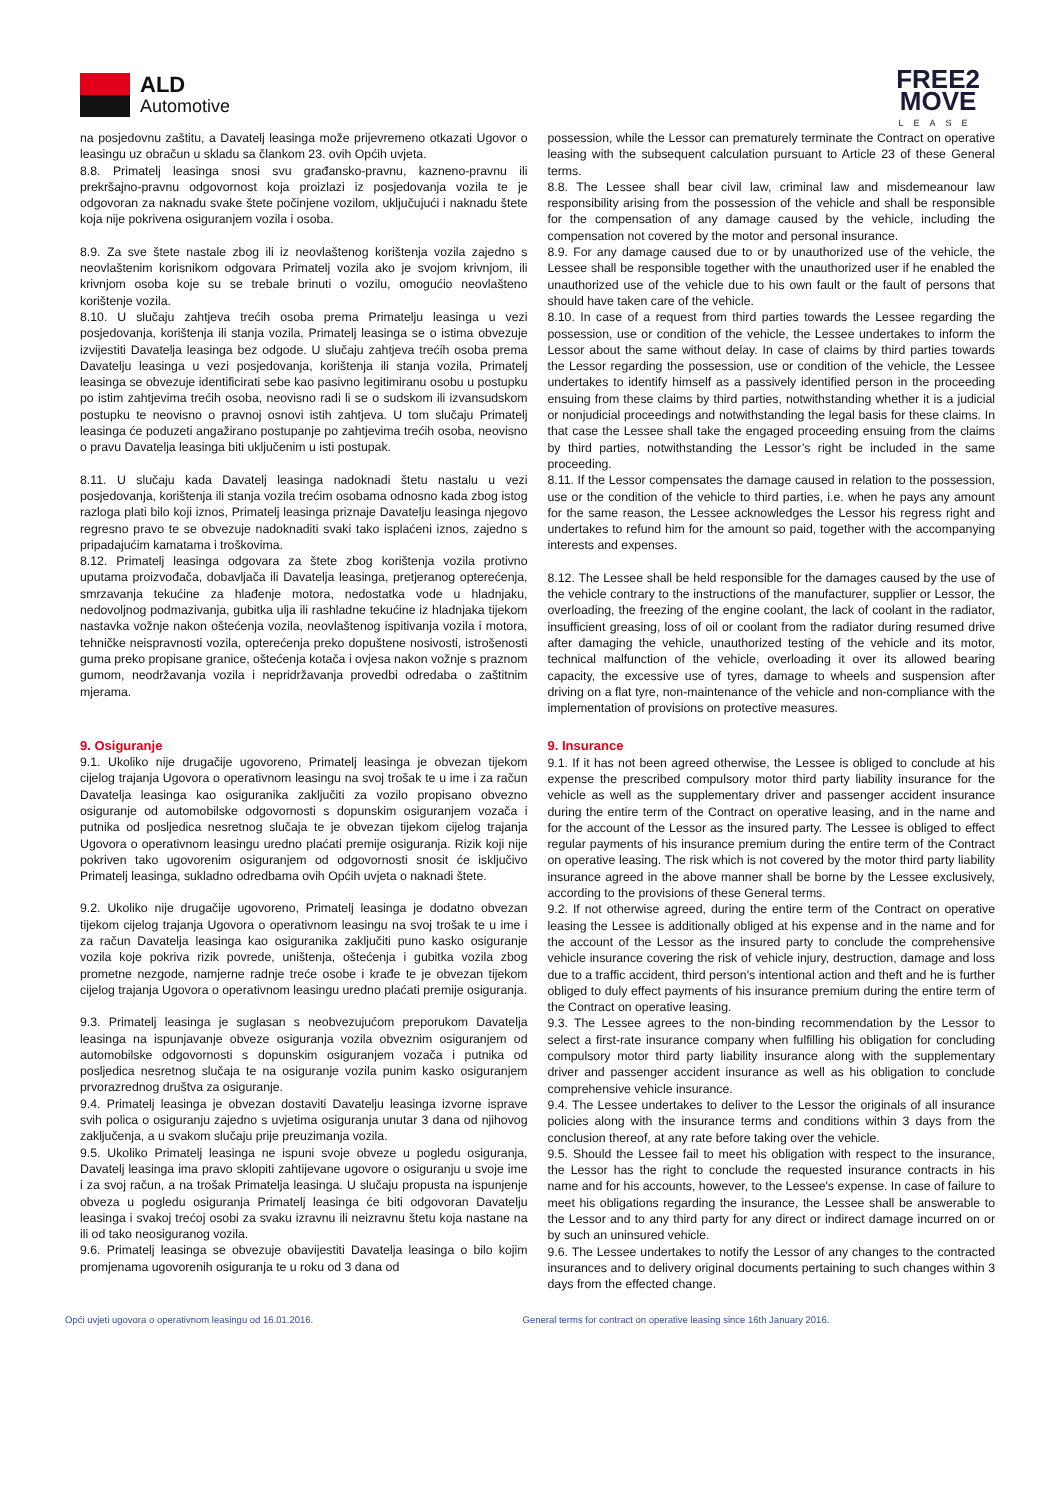ALD
Automotive
FREE2
MOVE
LEASE
na posjedovnu zaštitu, a Davatelj leasinga može prijevremeno otkazati Ugovor o leasingu uz obračun u skladu sa člankom 23. ovih Općih uvjeta.
8.8. Primatelj leasinga snosi svu građansko-pravnu, kazneno-pravnu ili prekršajno-pravnu odgovornost koja proizlazi iz posjedovanja vozila te je odgovoran za naknadu svake štete počinjene vozilom, uključujući i naknadu štete koja nije pokrivena osiguranjem vozila i osoba.
8.9. Za sve štete nastale zbog ili iz neovlaštenog korištenja vozila zajedno s neovlaštenim korisnikom odgovara Primatelj vozila ako je svojom krivnjom, ili krivnjom osoba koje su se trebale brinuti o vozilu, omogućio neovlašteno korištenje vozila.
8.10. U slučaju zahtjeva trećih osoba prema Primatelju leasinga u vezi posjedovanja, korištenja ili stanja vozila, Primatelj leasinga se o istima obvezuje izvijestiti Davatelja leasinga bez odgode. U slučaju zahtjeva trećih osoba prema Davatelju leasinga u vezi posjedovanja, korištenja ili stanja vozila, Primatelj leasinga se obvezuje identificirati sebe kao pasivno legitimiranu osobu u postupku po istim zahtjevima trećih osoba, neovisno radi li se o sudskom ili izvansudskom postupku te neovisno o pravnoj osnovi istih zahtjeva. U tom slučaju Primatelj leasinga će poduzeti angažirano postupanje po zahtjevima trećih osoba, neovisno o pravu Davatelja leasinga biti uključenim u isti postupak.
8.11. U slučaju kada Davatelj leasinga nadoknadi štetu nastalu u vezi posjedovanja, korištenja ili stanja vozila trećim osobama odnosno kada zbog istog razloga plati bilo koji iznos, Primatelj leasinga priznaje Davatelju leasinga njegovo regresno pravo te se obvezuje nadoknaditi svaki tako isplaćeni iznos, zajedno s pripadajućim kamatama i troškovima.
8.12. Primatelj leasinga odgovara za štete zbog korištenja vozila protivno uputama proizvođača, dobavljača ili Davatelja leasinga, pretjeranog opterećenja, smrzavanja tekućine za hlađenje motora, nedostatka vode u hladnjaku, nedovoljnog podmazivanja, gubitka ulja ili rashladne tekućine iz hladnjaka tijekom nastavka vožnje nakon oštećenja vozila, neovlaštenog ispitivanja vozila i motora, tehničke neispravnosti vozila, opterećenja preko dopuštene nosivosti, istrošenosti guma preko propisane granice, oštećenja kotača i ovjesa nakon vožnje s praznom gumom, neodržavanja vozila i nepridržavanja provedbi odredaba o zaštitnim mjerama.
9. Osiguranje
9.1. Ukoliko nije drugačije ugovoreno, Primatelj leasinga je obvezan tijekom cijelog trajanja Ugovora o operativnom leasingu na svoj trošak te u ime i za račun Davatelja leasinga kao osiguranika zaključiti za vozilo propisano obvezno osiguranje od automobilske odgovornosti s dopunskim osiguranjem vozača i putnika od posljedica nesretnog slučaja te je obvezan tijekom cijelog trajanja Ugovora o operativnom leasingu uredno plaćati premije osiguranja. Rizik koji nije pokriven tako ugovorenim osiguranjem od odgovornosti snosit će isključivo Primatelj leasinga, sukladno odredbama ovih Općih uvjeta o naknadi štete.
9.2. Ukoliko nije drugačije ugovoreno, Primatelj leasinga je dodatno obvezan tijekom cijelog trajanja Ugovora o operativnom leasingu na svoj trošak te u ime i za račun Davatelja leasinga kao osiguranika zaključiti puno kasko osiguranje vozila koje pokriva rizik povrede, uništenja, oštećenja i gubitka vozila zbog prometne nezgode, namjerne radnje treće osobe i krađe te je obvezan tijekom cijelog trajanja Ugovora o operativnom leasingu uredno plaćati premije osiguranja.
9.3. Primatelj leasinga je suglasan s neobvezujućom preporukom Davatelja leasinga na ispunjavanje obveze osiguranja vozila obveznim osiguranjem od automobilske odgovornosti s dopunskim osiguranjem vozača i putnika od posljedica nesretnog slučaja te na osiguranje vozila punim kasko osiguranjem prvorazrednog društva za osiguranje.
9.4. Primatelj leasinga je obvezan dostaviti Davatelju leasinga izvorne isprave svih polica o osiguranju zajedno s uvjetima osiguranja unutar 3 dana od njihovog zaključenja, a u svakom slučaju prije preuzimanja vozila.
9.5. Ukoliko Primatelj leasinga ne ispuni svoje obveze u pogledu osiguranja, Davatelj leasinga ima pravo sklopiti zahtijevane ugovore o osiguranju u svoje ime i za svoj račun, a na trošak Primatelja leasinga. U slučaju propusta na ispunjenje obveza u pogledu osiguranja Primatelj leasinga će biti odgovoran Davatelju leasinga i svakoj trećoj osobi za svaku izravnu ili neizravnu štetu koja nastane na ili od tako neosiguranog vozila.
9.6. Primatelj leasinga se obvezuje obavijestiti Davatelja leasinga o bilo kojim promjenama ugovorenih osiguranja te u roku od 3 dana od
possession, while the Lessor can prematurely terminate the Contract on operative leasing with the subsequent calculation pursuant to Article 23 of these General terms.
8.8. The Lessee shall bear civil law, criminal law and misdemeanour law responsibility arising from the possession of the vehicle and shall be responsible for the compensation of any damage caused by the vehicle, including the compensation not covered by the motor and personal insurance.
8.9. For any damage caused due to or by unauthorized use of the vehicle, the Lessee shall be responsible together with the unauthorized user if he enabled the unauthorized use of the vehicle due to his own fault or the fault of persons that should have taken care of the vehicle.
8.10. In case of a request from third parties towards the Lessee regarding the possession, use or condition of the vehicle, the Lessee undertakes to inform the Lessor about the same without delay. In case of claims by third parties towards the Lessor regarding the possession, use or condition of the vehicle, the Lessee undertakes to identify himself as a passively identified person in the proceeding ensuing from these claims by third parties, notwithstanding whether it is a judicial or nonjudicial proceedings and notwithstanding the legal basis for these claims. In that case the Lessee shall take the engaged proceeding ensuing from the claims by third parties, notwithstanding the Lessor’s right be included in the same proceeding.
8.11. If the Lessor compensates the damage caused in relation to the possession, use or the condition of the vehicle to third parties, i.e. when he pays any amount for the same reason, the Lessee acknowledges the Lessor his regress right and undertakes to refund him for the amount so paid, together with the accompanying interests and expenses.
8.12. The Lessee shall be held responsible for the damages caused by the use of the vehicle contrary to the instructions of the manufacturer, supplier or Lessor, the overloading, the freezing of the engine coolant, the lack of coolant in the radiator, insufficient greasing, loss of oil or coolant from the radiator during resumed drive after damaging the vehicle, unauthorized testing of the vehicle and its motor, technical malfunction of the vehicle, overloading it over its allowed bearing capacity, the excessive use of tyres, damage to wheels and suspension after driving on a flat tyre, non-maintenance of the vehicle and non-compliance with the implementation of provisions on protective measures.
9. Insurance
9.1. If it has not been agreed otherwise, the Lessee is obliged to conclude at his expense the prescribed compulsory motor third party liability insurance for the vehicle as well as the supplementary driver and passenger accident insurance during the entire term of the Contract on operative leasing, and in the name and for the account of the Lessor as the insured party. The Lessee is obliged to effect regular payments of his insurance premium during the entire term of the Contract on operative leasing. The risk which is not covered by the motor third party liability insurance agreed in the above manner shall be borne by the Lessee exclusively, according to the provisions of these General terms.
9.2. If not otherwise agreed, during the entire term of the Contract on operative leasing the Lessee is additionally obliged at his expense and in the name and for the account of the Lessor as the insured party to conclude the comprehensive vehicle insurance covering the risk of vehicle injury, destruction, damage and loss due to a traffic accident, third person's intentional action and theft and he is further obliged to duly effect payments of his insurance premium during the entire term of the Contract on operative leasing.
9.3. The Lessee agrees to the non-binding recommendation by the Lessor to select a first-rate insurance company when fulfilling his obligation for concluding compulsory motor third party liability insurance along with the supplementary driver and passenger accident insurance as well as his obligation to conclude comprehensive vehicle insurance.
9.4. The Lessee undertakes to deliver to the Lessor the originals of all insurance policies along with the insurance terms and conditions within 3 days from the conclusion thereof, at any rate before taking over the vehicle.
9.5. Should the Lessee fail to meet his obligation with respect to the insurance, the Lessor has the right to conclude the requested insurance contracts in his name and for his accounts, however, to the Lessee's expense. In case of failure to meet his obligations regarding the insurance, the Lessee shall be answerable to the Lessor and to any third party for any direct or indirect damage incurred on or by such an uninsured vehicle.
9.6. The Lessee undertakes to notify the Lessor of any changes to the contracted insurances and to delivery original documents pertaining to such changes within 3 days from the effected change.
Opći uvjeti ugovora o operativnom leasingu od 16.01.2016. General terms for contract on operative leasing since 16th January 2016.